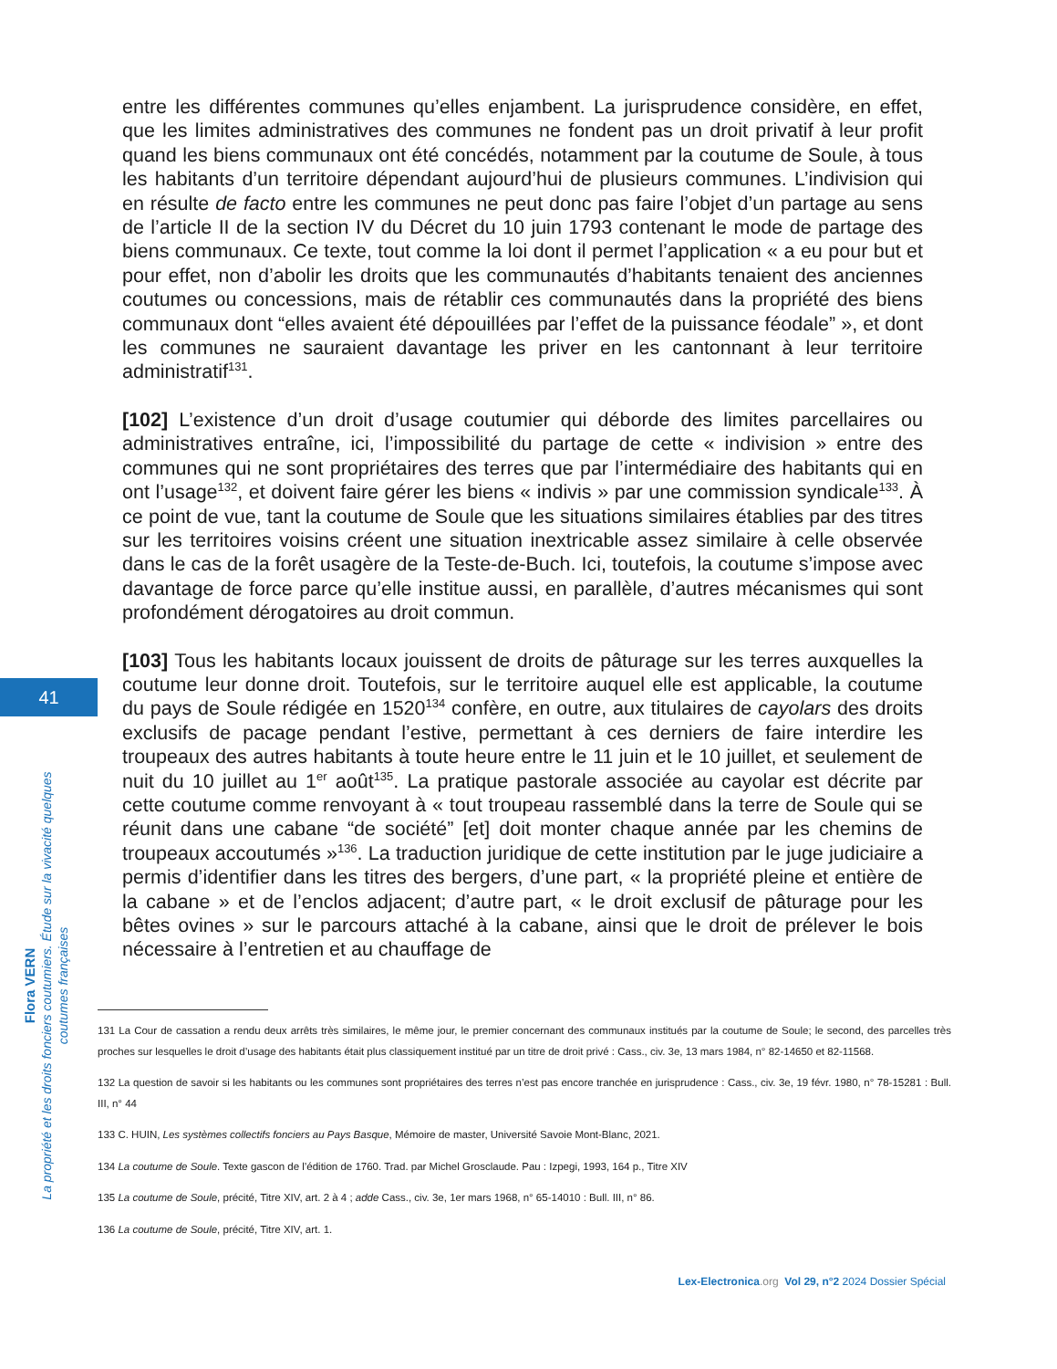41
Flora VERN
La propriété et les droits fonciers coutumiers. Étude sur la vivacité quelques coutumes françaises
entre les différentes communes qu’elles enjambent. La jurisprudence considère, en effet, que les limites administratives des communes ne fondent pas un droit privatif à leur profit quand les biens communaux ont été concédés, notamment par la coutume de Soule, à tous les habitants d’un territoire dépendant aujourd’hui de plusieurs communes. L’indivision qui en résulte de facto entre les communes ne peut donc pas faire l’objet d’un partage au sens de l’article II de la section IV du Décret du 10 juin 1793 contenant le mode de partage des biens communaux. Ce texte, tout comme la loi dont il permet l’application « a eu pour but et pour effet, non d’abolir les droits que les communautés d’habitants tenaient des anciennes coutumes ou concessions, mais de rétablir ces communautés dans la propriété des biens communaux dont “elles avaient été dépouillées par l’effet de la puissance féodale” », et dont les communes ne sauraient davantage les priver en les cantonnant à leur territoire administratif<sup>131</sup>.
[102] L’existence d’un droit d’usage coutumier qui déborde des limites parcellaires ou administratives entraîne, ici, l’impossibilité du partage de cette « indivision » entre des communes qui ne sont propriétaires des terres que par l’intermédiaire des habitants qui en ont l’usage<sup>132</sup>, et doivent faire gérer les biens « indivis » par une commission syndicale<sup>133</sup>. À ce point de vue, tant la coutume de Soule que les situations similaires établies par des titres sur les territoires voisins créent une situation inextricable assez similaire à celle observée dans le cas de la forêt usagère de la Teste-de-Buch. Ici, toutefois, la coutume s’impose avec davantage de force parce qu’elle institue aussi, en parallèle, d’autres mécanismes qui sont profondément dérogatoires au droit commun.
[103] Tous les habitants locaux jouissent de droits de pâturage sur les terres auxquelles la coutume leur donne droit. Toutefois, sur le territoire auquel elle est applicable, la coutume du pays de Soule rédigée en 1520<sup>134</sup> confère, en outre, aux titulaires de cayolars des droits exclusifs de pacage pendant l’estive, permettant à ces derniers de faire interdire les troupeaux des autres habitants à toute heure entre le 11 juin et le 10 juillet, et seulement de nuit du 10 juillet au 1<sup>er</sup> août<sup>135</sup>. La pratique pastorale associée au cayolar est décrite par cette coutume comme renvoyant à « tout troupeau rassemblé dans la terre de Soule qui se réunit dans une cabane “de société” [et] doit monter chaque année par les chemins de troupeaux accoutumés »<sup>136</sup>. La traduction juridique de cette institution par le juge judiciaire a permis d’identifier dans les titres des bergers, d’une part, « la propriété pleine et entière de la cabane » et de l’enclos adjacent; d’autre part, « le droit exclusif de pâturage pour les bêtes ovines » sur le parcours attaché à la cabane, ainsi que le droit de prélever le bois nécessaire à l’entretien et au chauffage de
131 La Cour de cassation a rendu deux arrêts très similaires, le même jour, le premier concernant des communaux institués par la coutume de Soule; le second, des parcelles très proches sur lesquelles le droit d’usage des habitants était plus classiquement institué par un titre de droit privé : Cass., civ. 3e, 13 mars 1984, n° 82-14650 et 82-11568.
132 La question de savoir si les habitants ou les communes sont propriétaires des terres n’est pas encore tranchée en jurisprudence : Cass., civ. 3e, 19 févr. 1980, n° 78-15281 : Bull. III, n° 44
133 C. HUIN, Les systèmes collectifs fonciers au Pays Basque, Mémoire de master, Université Savoie Mont-Blanc, 2021.
134 La coutume de Soule. Texte gascon de l’édition de 1760. Trad. par Michel Grosclaude. Pau : Izpegi, 1993, 164 p., Titre XIV
135 La coutume de Soule, précité, Titre XIV, art. 2 à 4 ; adde Cass., civ. 3e, 1er mars 1968, n° 65-14010 : Bull. III, n° 86.
136 La coutume de Soule, précité, Titre XIV, art. 1.
Lex-Electronica.org Vol 29, n°2 2024 Dossier Spécial